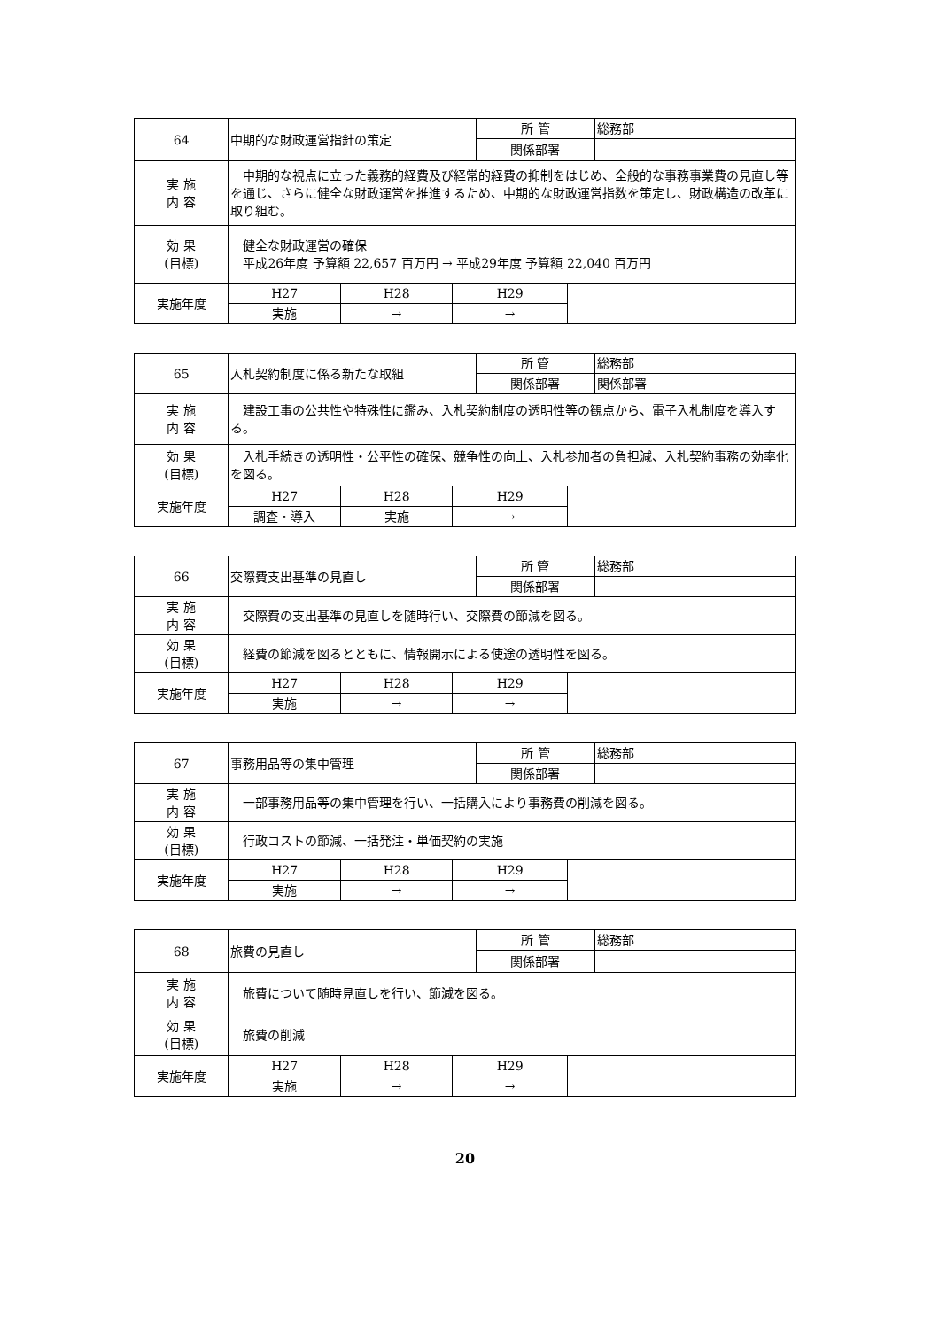| 64 | 中期的な財政運営指針の策定 | | | 所 管 | | 総務部 |
| | | | | 関係部署 | | |
| 実 施 内 容 | 中期的な視点に立った義務的経費及び経常的経費の抑制をはじめ、全般的な事務事業費の見直し等を通じ、さらに健全な財政運営を推進するため、中期的な財政運営指数を策定し、財政構造の改革に取り組む。 | | | | | |
| 効 果 (目標) | 健全な財政運営の確保 平成26年度 予算額 22,657 百万円 → 平成29年度 予算額 22,040 百万円 | | | | | |
| 実施年度 | H27 | H28 | H29 | | | |
| | 実施 | → | → | | | |
| 65 | 入札契約制度に係る新たな取組 | | | 所 管 | | 総務部 |
| | | | | 関係部署 | | 関係部署 |
| 実 施 内 容 | 建設工事の公共性や特殊性に鑑み、入札契約制度の透明性等の観点から、電子入札制度を導入する。 | | | | | |
| 効 果 (目標) | 入札手続きの透明性・公平性の確保、競争性の向上、入札参加者の負担減、入札契約事務の効率化を図る。 | | | | | |
| 実施年度 | H27 | H28 | H29 | | | |
| | 調査・導入 | 実施 | → | | | |
| 66 | 交際費支出基準の見直し | | | 所 管 | | 総務部 |
| | | | | 関係部署 | | |
| 実 施 内 容 | 交際費の支出基準の見直しを随時行い、交際費の節減を図る。 | | | | | |
| 効 果 (目標) | 経費の節減を図るとともに、情報開示による使途の透明性を図る。 | | | | | |
| 実施年度 | H27 | H28 | H29 | | | |
| | 実施 | → | → | | | |
| 67 | 事務用品等の集中管理 | | | 所 管 | | 総務部 |
| | | | | 関係部署 | | |
| 実 施 内 容 | 一部事務用品等の集中管理を行い、一括購入により事務費の削減を図る。 | | | | | |
| 効 果 (目標) | 行政コストの節減、一括発注・単価契約の実施 | | | | | |
| 実施年度 | H27 | H28 | H29 | | | |
| | 実施 | → | → | | | |
| 68 | 旅費の見直し | | | 所 管 | | 総務部 |
| | | | | 関係部署 | | |
| 実 施 内 容 | 旅費について随時見直しを行い、節減を図る。 | | | | | |
| 効 果 (目標) | 旅費の削減 | | | | | |
| 実施年度 | H27 | H28 | H29 | | | |
| | 実施 | → | → | | | |
20